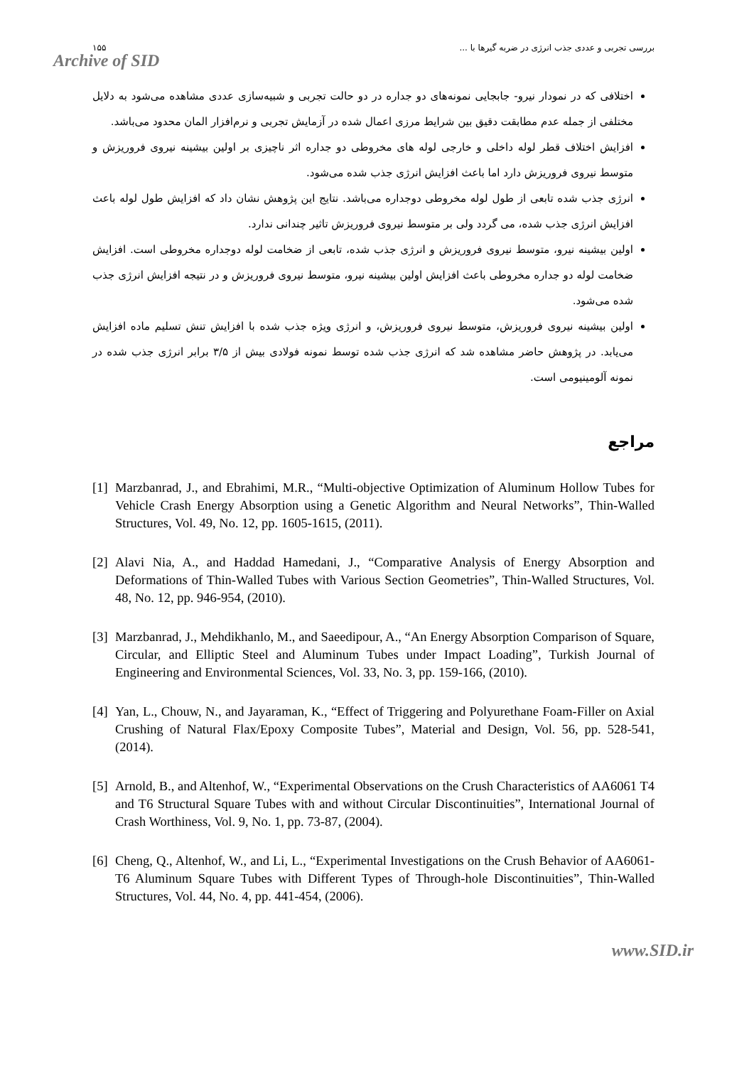۱۵۵ بررسی تجربی و عددی جذب انرژی در ضربه گیرها با ...
Archive of SID
اختلافی که در نمودار نیرو- جابجایی نمونه‌های دو جداره در دو حالت تجربی و شبیه‌سازی عددی مشاهده می‌شود به دلایل مختلفی از جمله عدم مطابقت دقیق بین شرایط مرزی اعمال شده در آزمایش تجربی و نرم‌افزار المان محدود می‌باشد.
افزایش اختلاف قطر لوله داخلی و خارجی لوله های مخروطی دو جداره اثر ناچیزی بر اولین بیشینه نیروی فروریزش و متوسط نیروی فروریزش دارد اما باعث افزایش انرژی جذب شده می‌شود.
انرژی جذب شده تابعی از طول لوله مخروطی دوجداره می‌باشد. نتایج این پژوهش نشان داد که افزایش طول لوله باعث افزایش انرژی جذب شده، می گردد ولی بر متوسط نیروی فروریزش تاثیر چندانی ندارد.
اولین بیشینه نیرو، متوسط نیروی فروریزش و انرژی جذب شده، تابعی از ضخامت لوله دوجداره مخروطی است. افزایش ضخامت لوله دو جداره مخروطی باعث افزایش اولین بیشینه نیرو، متوسط نیروی فروریزش و در نتیجه افزایش انرژی جذب شده می‌شود.
اولین بیشینه نیروی فروریزش، متوسط نیروی فروریزش، و انرژی ویژه جذب شده با افزایش تنش تسلیم ماده افزایش می‌یابد. در پژوهش حاضر مشاهده شد که انرژی جذب شده توسط نمونه فولادی بیش از ۳/۵ برابر انرژی جذب شده در نمونه آلومینیومی است.
مراجع
[1] Marzbanrad, J., and Ebrahimi, M.R., “Multi-objective Optimization of Aluminum Hollow Tubes for Vehicle Crash Energy Absorption using a Genetic Algorithm and Neural Networks”, Thin-Walled Structures, Vol. 49, No. 12, pp. 1605-1615, (2011).
[2] Alavi Nia, A., and Haddad Hamedani, J., “Comparative Analysis of Energy Absorption and Deformations of Thin-Walled Tubes with Various Section Geometries”, Thin-Walled Structures, Vol. 48, No. 12, pp. 946-954, (2010).
[3] Marzbanrad, J., Mehdikhanlo, M., and Saeedipour, A., “An Energy Absorption Comparison of Square, Circular, and Elliptic Steel and Aluminum Tubes under Impact Loading”, Turkish Journal of Engineering and Environmental Sciences, Vol. 33, No. 3, pp. 159-166, (2010).
[4] Yan, L., Chouw, N., and Jayaraman, K., “Effect of Triggering and Polyurethane Foam-Filler on Axial Crushing of Natural Flax/Epoxy Composite Tubes”, Material and Design, Vol. 56, pp. 528-541, (2014).
[5] Arnold, B., and Altenhof, W., “Experimental Observations on the Crush Characteristics of AA6061 T4 and T6 Structural Square Tubes with and without Circular Discontinuities”, International Journal of Crash Worthiness, Vol. 9, No. 1, pp. 73-87, (2004).
[6] Cheng, Q., Altenhof, W., and Li, L., “Experimental Investigations on the Crush Behavior of AA6061-T6 Aluminum Square Tubes with Different Types of Through-hole Discontinuities”, Thin-Walled Structures, Vol. 44, No. 4, pp. 441-454, (2006).
www.SID.ir